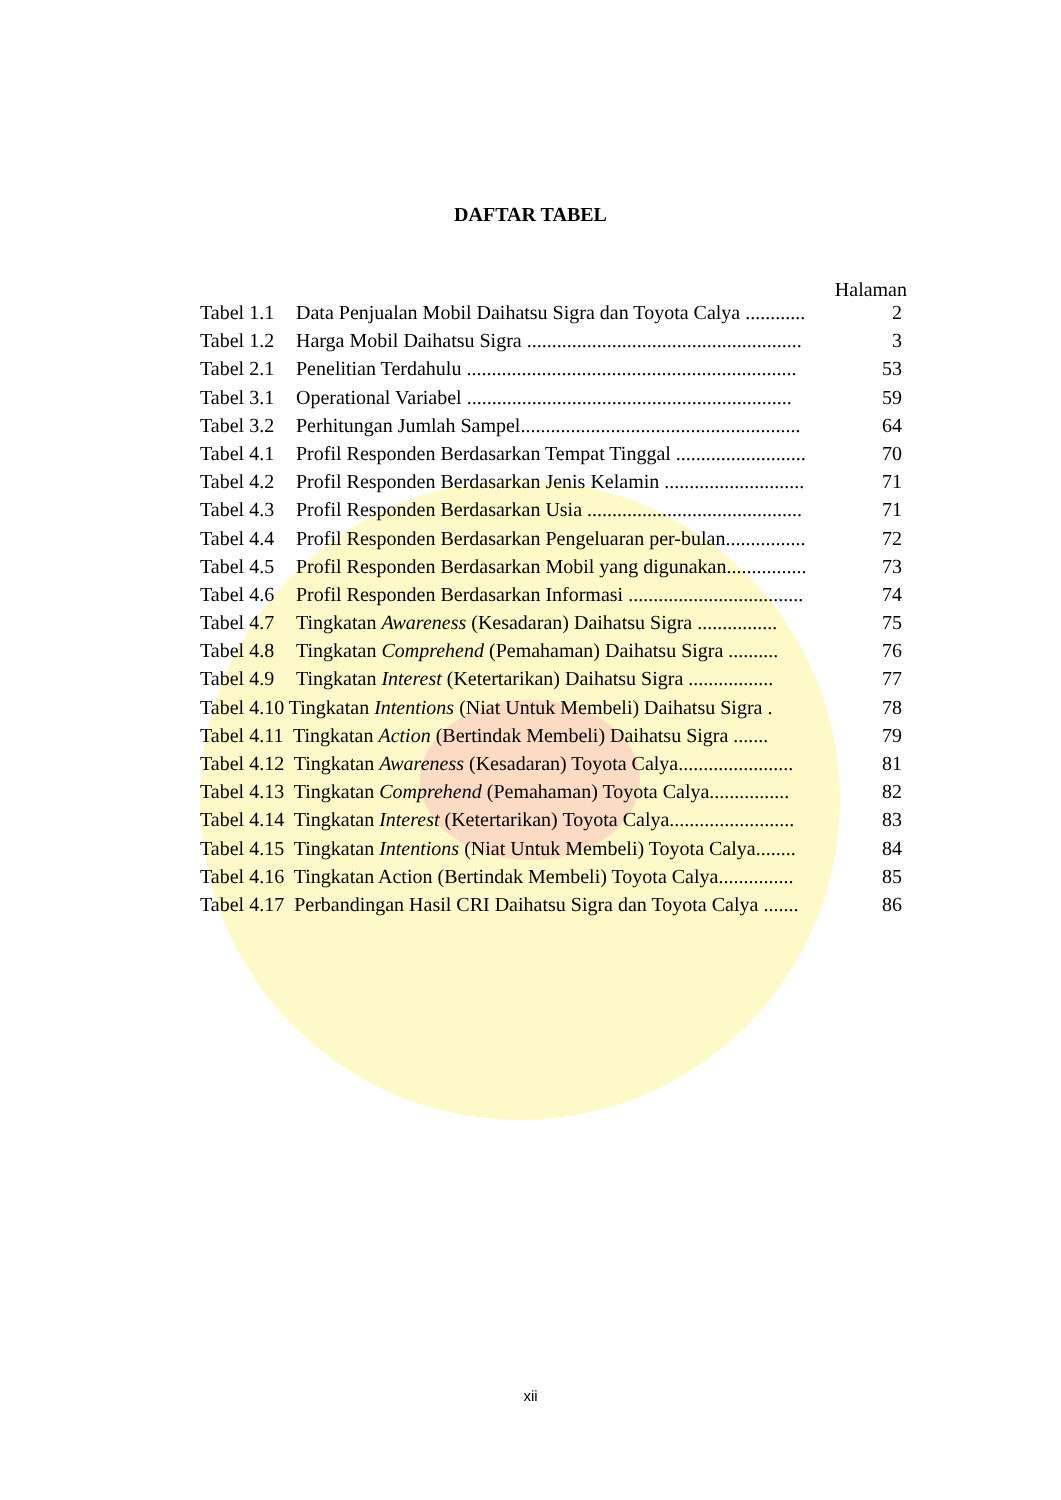DAFTAR TABEL
Halaman
| Tabel 1.1 | Data Penjualan Mobil Daihatsu Sigra dan Toyota Calya ............ | 2 |
| Tabel 1.2 | Harga Mobil Daihatsu Sigra ....................................................... | 3 |
| Tabel 2.1 | Penelitian Terdahulu .................................................................. | 53 |
| Tabel 3.1 | Operational Variabel ................................................................. | 59 |
| Tabel 3.2 | Perhitungan Jumlah Sampel........................................................ | 64 |
| Tabel 4.1 | Profil Responden Berdasarkan Tempat Tinggal .......................... | 70 |
| Tabel 4.2 | Profil Responden Berdasarkan Jenis Kelamin ............................ | 71 |
| Tabel 4.3 | Profil Responden Berdasarkan Usia ........................................... | 71 |
| Tabel 4.4 | Profil Responden Berdasarkan Pengeluaran per-bulan................ | 72 |
| Tabel 4.5 | Profil Responden Berdasarkan Mobil yang digunakan................ | 73 |
| Tabel 4.6 | Profil Responden Berdasarkan Informasi ................................... | 74 |
| Tabel 4.7 | Tingkatan Awareness (Kesadaran) Daihatsu Sigra ................ | 75 |
| Tabel 4.8 | Tingkatan Comprehend (Pemahaman) Daihatsu Sigra .......... | 76 |
| Tabel 4.9 | Tingkatan Interest (Ketertarikan) Daihatsu Sigra ................. | 77 |
| Tabel 4.10 Tingkatan Intentions (Niat Untuk Membeli) Daihatsu Sigra . | | 78 |
| Tabel 4.11 Tingkatan Action (Bertindak Membeli) Daihatsu Sigra ....... | | 79 |
| Tabel 4.12 Tingkatan Awareness (Kesadaran) Toyota Calya....................... | | 81 |
| Tabel 4.13 Tingkatan Comprehend (Pemahaman) Toyota Calya................ | | 82 |
| Tabel 4.14 Tingkatan Interest (Ketertarikan) Toyota Calya......................... | | 83 |
| Tabel 4.15 Tingkatan Intentions (Niat Untuk Membeli) Toyota Calya........ | | 84 |
| Tabel 4.16 Tingkatan Action (Bertindak Membeli) Toyota Calya............... | | 85 |
| Tabel 4.17 Perbandingan Hasil CRI Daihatsu Sigra dan Toyota Calya ....... | | 86 |
xii